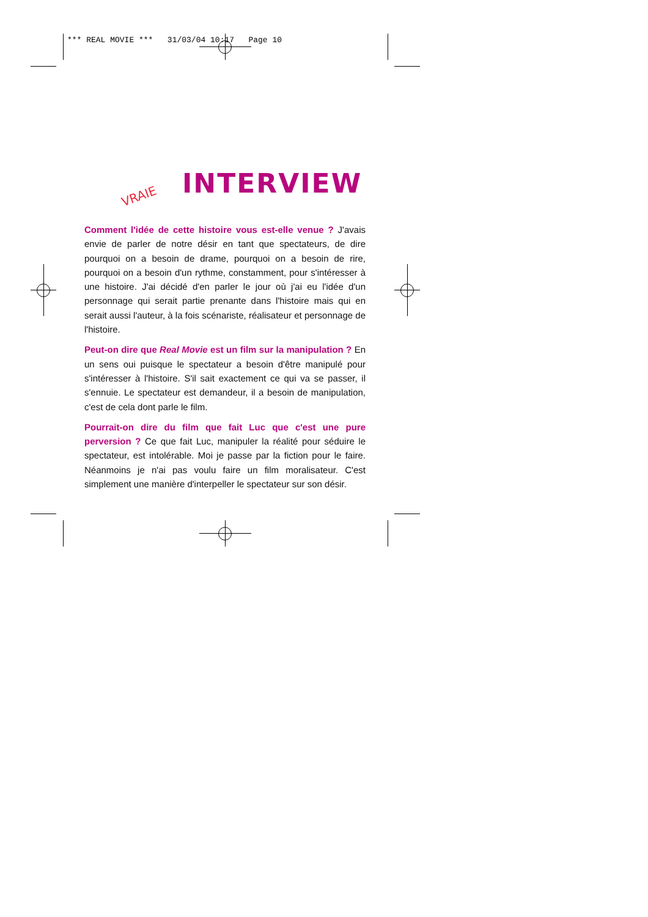*** REAL MOVIE *** 31/03/04 10:17 Page 10
VRAIE INTERVIEW
Comment l'idée de cette histoire vous est-elle venue ? J'avais envie de parler de notre désir en tant que spectateurs, de dire pourquoi on a besoin de drame, pourquoi on a besoin de rire, pourquoi on a besoin d'un rythme, constamment, pour s'intéresser à une histoire. J'ai décidé d'en parler le jour où j'ai eu l'idée d'un personnage qui serait partie prenante dans l'histoire mais qui en serait aussi l'auteur, à la fois scénariste, réalisateur et personnage de l'histoire.
Peut-on dire que Real Movie est un film sur la manipulation ? En un sens oui puisque le spectateur a besoin d'être manipulé pour s'intéresser à l'histoire. S'il sait exactement ce qui va se passer, il s'ennuie. Le spectateur est demandeur, il a besoin de manipulation, c'est de cela dont parle le film.
Pourrait-on dire du film que fait Luc que c'est une pure perversion ? Ce que fait Luc, manipuler la réalité pour séduire le spectateur, est intolérable. Moi je passe par la fiction pour le faire. Néanmoins je n'ai pas voulu faire un film moralisateur. C'est simplement une manière d'interpeller le spectateur sur son désir.